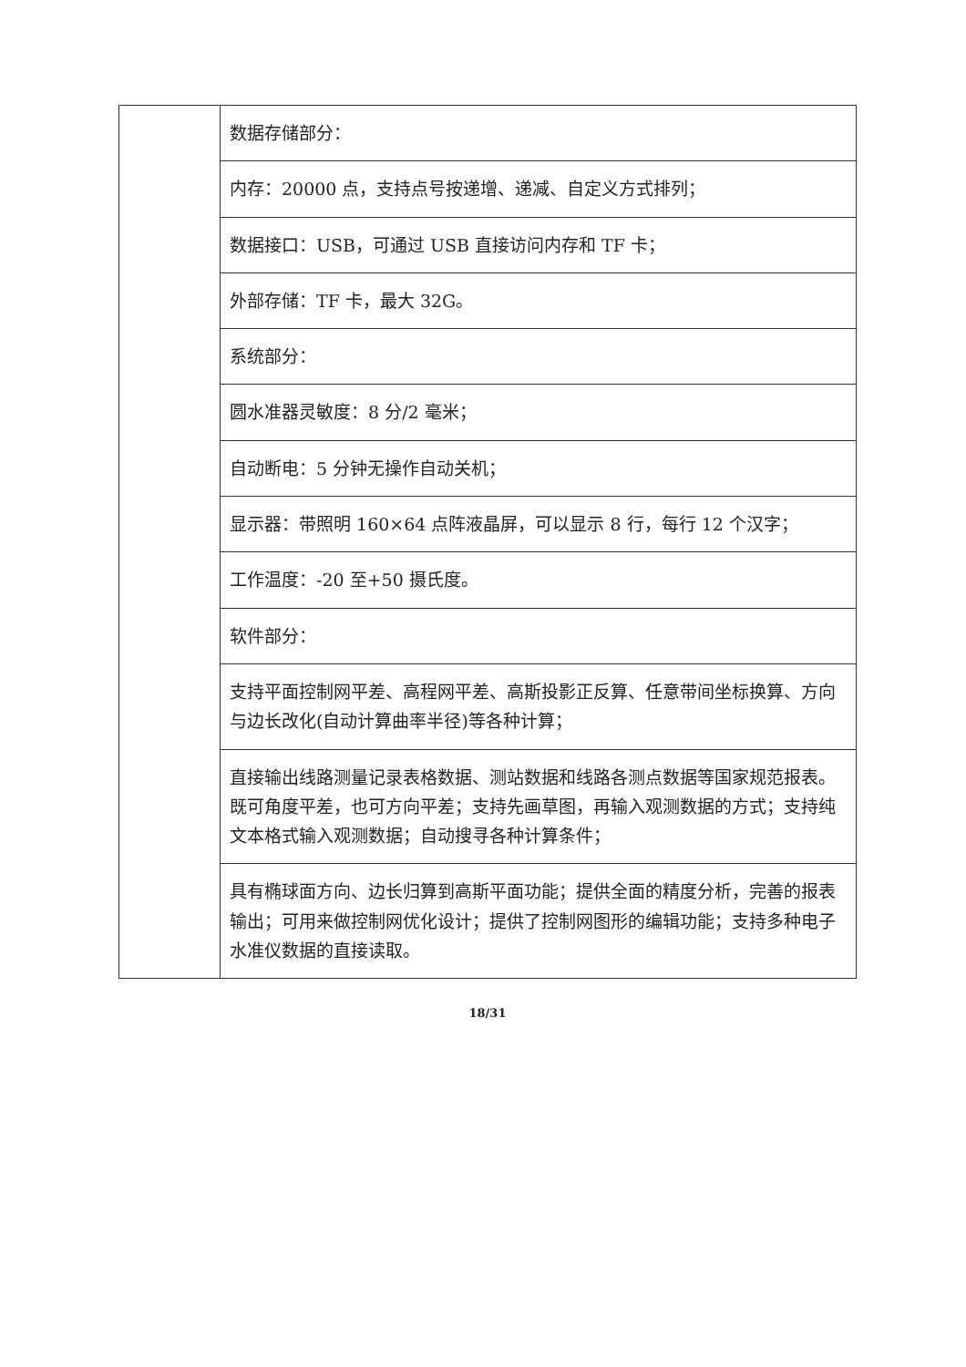| | 数据存储部分： |
| | 内存：20000 点，支持点号按递增、递减、自定义方式排列； |
| | 数据接口：USB，可通过 USB 直接访问内存和 TF 卡； |
| | 外部存储：TF 卡，最大 32G。 |
| | 系统部分： |
| | 圆水准器灵敏度：8 分/2 毫米； |
| | 自动断电：5 分钟无操作自动关机； |
| | 显示器：带照明 160×64 点阵液晶屏，可以显示 8 行，每行 12 个汉字； |
| | 工作温度：-20 至+50 摄氏度。 |
| | 软件部分： |
| | 支持平面控制网平差、高程网平差、高斯投影正反算、任意带间坐标换算、方向与边长改化(自动计算曲率半径)等各种计算； |
| | 直接输出线路测量记录表格数据、测站数据和线路各测点数据等国家规范报表。既可角度平差，也可方向平差；支持先画草图，再输入观测数据的方式；支持纯文本格式输入观测数据；自动搜寻各种计算条件； |
| | 具有椭球面方向、边长归算到高斯平面功能；提供全面的精度分析，完善的报表输出；可用来做控制网优化设计；提供了控制网图形的编辑功能；支持多种电子水准仪数据的直接读取。 |
18/31